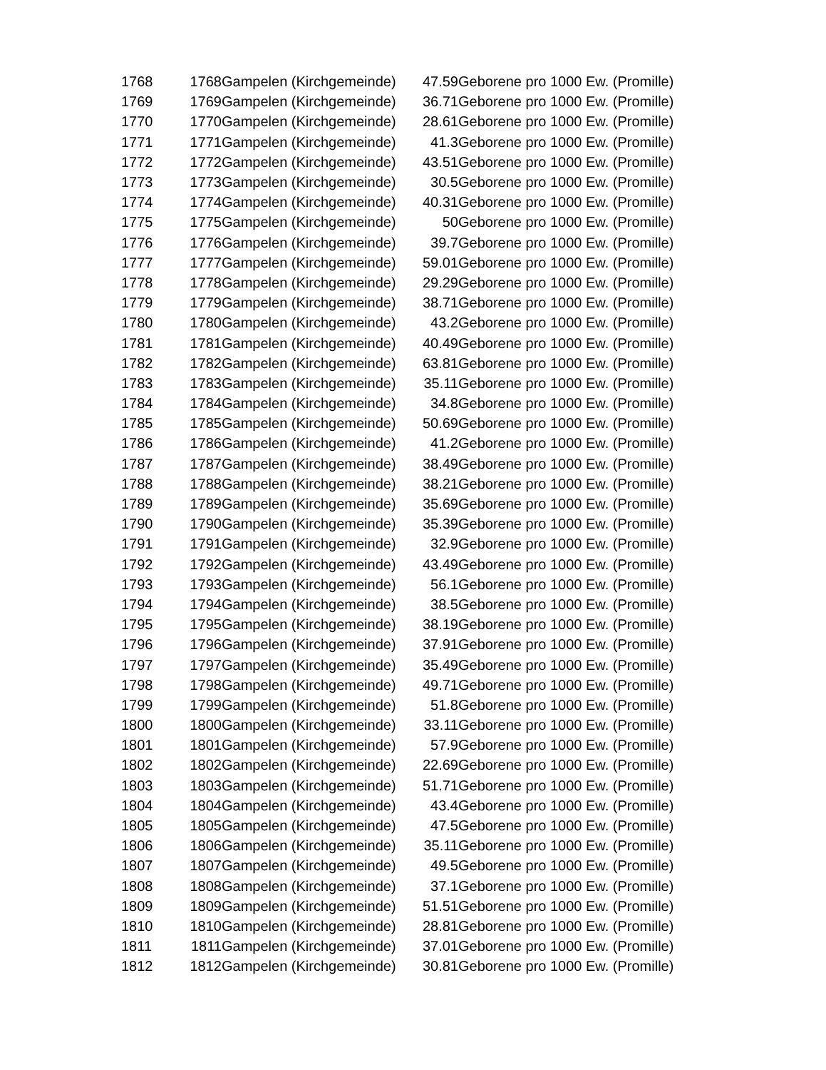| 1768 | 1768 | Gampelen (Kirchgemeinde) | 47.59 | Geborene pro 1000 Ew. (Promille) |
| 1769 | 1769 | Gampelen (Kirchgemeinde) | 36.71 | Geborene pro 1000 Ew. (Promille) |
| 1770 | 1770 | Gampelen (Kirchgemeinde) | 28.61 | Geborene pro 1000 Ew. (Promille) |
| 1771 | 1771 | Gampelen (Kirchgemeinde) | 41.3 | Geborene pro 1000 Ew. (Promille) |
| 1772 | 1772 | Gampelen (Kirchgemeinde) | 43.51 | Geborene pro 1000 Ew. (Promille) |
| 1773 | 1773 | Gampelen (Kirchgemeinde) | 30.5 | Geborene pro 1000 Ew. (Promille) |
| 1774 | 1774 | Gampelen (Kirchgemeinde) | 40.31 | Geborene pro 1000 Ew. (Promille) |
| 1775 | 1775 | Gampelen (Kirchgemeinde) | 50 | Geborene pro 1000 Ew. (Promille) |
| 1776 | 1776 | Gampelen (Kirchgemeinde) | 39.7 | Geborene pro 1000 Ew. (Promille) |
| 1777 | 1777 | Gampelen (Kirchgemeinde) | 59.01 | Geborene pro 1000 Ew. (Promille) |
| 1778 | 1778 | Gampelen (Kirchgemeinde) | 29.29 | Geborene pro 1000 Ew. (Promille) |
| 1779 | 1779 | Gampelen (Kirchgemeinde) | 38.71 | Geborene pro 1000 Ew. (Promille) |
| 1780 | 1780 | Gampelen (Kirchgemeinde) | 43.2 | Geborene pro 1000 Ew. (Promille) |
| 1781 | 1781 | Gampelen (Kirchgemeinde) | 40.49 | Geborene pro 1000 Ew. (Promille) |
| 1782 | 1782 | Gampelen (Kirchgemeinde) | 63.81 | Geborene pro 1000 Ew. (Promille) |
| 1783 | 1783 | Gampelen (Kirchgemeinde) | 35.11 | Geborene pro 1000 Ew. (Promille) |
| 1784 | 1784 | Gampelen (Kirchgemeinde) | 34.8 | Geborene pro 1000 Ew. (Promille) |
| 1785 | 1785 | Gampelen (Kirchgemeinde) | 50.69 | Geborene pro 1000 Ew. (Promille) |
| 1786 | 1786 | Gampelen (Kirchgemeinde) | 41.2 | Geborene pro 1000 Ew. (Promille) |
| 1787 | 1787 | Gampelen (Kirchgemeinde) | 38.49 | Geborene pro 1000 Ew. (Promille) |
| 1788 | 1788 | Gampelen (Kirchgemeinde) | 38.21 | Geborene pro 1000 Ew. (Promille) |
| 1789 | 1789 | Gampelen (Kirchgemeinde) | 35.69 | Geborene pro 1000 Ew. (Promille) |
| 1790 | 1790 | Gampelen (Kirchgemeinde) | 35.39 | Geborene pro 1000 Ew. (Promille) |
| 1791 | 1791 | Gampelen (Kirchgemeinde) | 32.9 | Geborene pro 1000 Ew. (Promille) |
| 1792 | 1792 | Gampelen (Kirchgemeinde) | 43.49 | Geborene pro 1000 Ew. (Promille) |
| 1793 | 1793 | Gampelen (Kirchgemeinde) | 56.1 | Geborene pro 1000 Ew. (Promille) |
| 1794 | 1794 | Gampelen (Kirchgemeinde) | 38.5 | Geborene pro 1000 Ew. (Promille) |
| 1795 | 1795 | Gampelen (Kirchgemeinde) | 38.19 | Geborene pro 1000 Ew. (Promille) |
| 1796 | 1796 | Gampelen (Kirchgemeinde) | 37.91 | Geborene pro 1000 Ew. (Promille) |
| 1797 | 1797 | Gampelen (Kirchgemeinde) | 35.49 | Geborene pro 1000 Ew. (Promille) |
| 1798 | 1798 | Gampelen (Kirchgemeinde) | 49.71 | Geborene pro 1000 Ew. (Promille) |
| 1799 | 1799 | Gampelen (Kirchgemeinde) | 51.8 | Geborene pro 1000 Ew. (Promille) |
| 1800 | 1800 | Gampelen (Kirchgemeinde) | 33.11 | Geborene pro 1000 Ew. (Promille) |
| 1801 | 1801 | Gampelen (Kirchgemeinde) | 57.9 | Geborene pro 1000 Ew. (Promille) |
| 1802 | 1802 | Gampelen (Kirchgemeinde) | 22.69 | Geborene pro 1000 Ew. (Promille) |
| 1803 | 1803 | Gampelen (Kirchgemeinde) | 51.71 | Geborene pro 1000 Ew. (Promille) |
| 1804 | 1804 | Gampelen (Kirchgemeinde) | 43.4 | Geborene pro 1000 Ew. (Promille) |
| 1805 | 1805 | Gampelen (Kirchgemeinde) | 47.5 | Geborene pro 1000 Ew. (Promille) |
| 1806 | 1806 | Gampelen (Kirchgemeinde) | 35.11 | Geborene pro 1000 Ew. (Promille) |
| 1807 | 1807 | Gampelen (Kirchgemeinde) | 49.5 | Geborene pro 1000 Ew. (Promille) |
| 1808 | 1808 | Gampelen (Kirchgemeinde) | 37.1 | Geborene pro 1000 Ew. (Promille) |
| 1809 | 1809 | Gampelen (Kirchgemeinde) | 51.51 | Geborene pro 1000 Ew. (Promille) |
| 1810 | 1810 | Gampelen (Kirchgemeinde) | 28.81 | Geborene pro 1000 Ew. (Promille) |
| 1811 | 1811 | Gampelen (Kirchgemeinde) | 37.01 | Geborene pro 1000 Ew. (Promille) |
| 1812 | 1812 | Gampelen (Kirchgemeinde) | 30.81 | Geborene pro 1000 Ew. (Promille) |